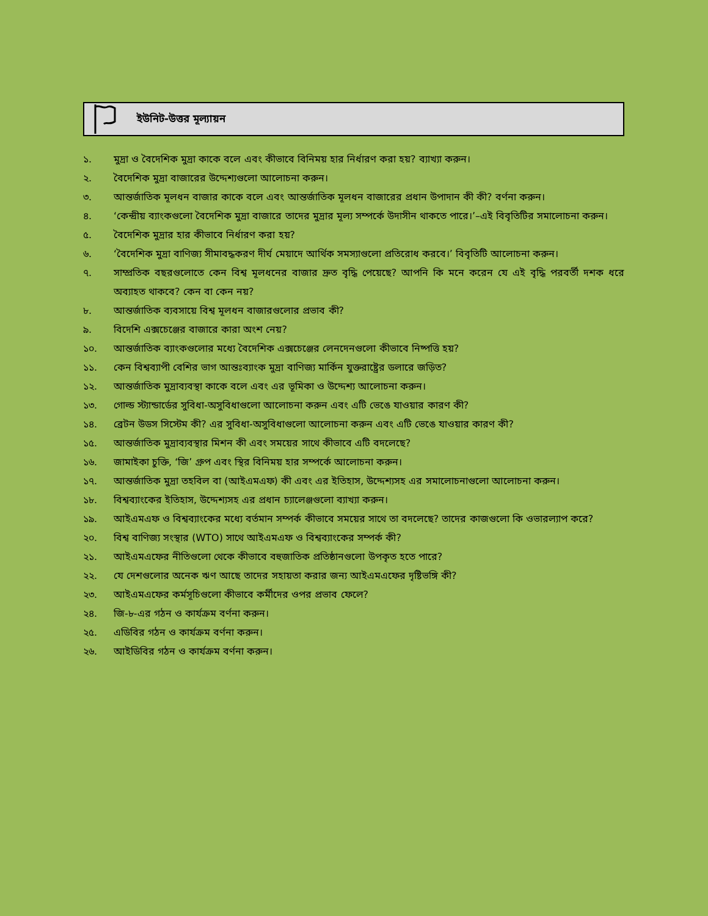ইউনিট-উত্তর মূল্যায়ন
১. মুদ্রা ও বৈদেশিক মুদ্রা কাকে বলে এবং কীভাবে বিনিময় হার নির্ধারণ করা হয়? ব্যাখ্যা করুন।
২. বৈদেশিক মুদ্রা বাজারের উদ্দেশ্যগুলো আলোচনা করুন।
৩. আন্তর্জাতিক মূলধন বাজার কাকে বলে এবং আন্তর্জাতিক মূলধন বাজারের প্রধান উপাদান কী কী? বর্ণনা করুন।
৪. ‘কেন্দ্রীয় ব্যাংকগুলো বৈদেশিক মুদ্রা বাজারে তাদের মুদ্রার মূল্য সম্পর্কে উদাসীন থাকতে পারে।’–এই বিবৃতিটির সমালোচনা করুন।
৫. বৈদেশিক মুদ্রার হার কীভাবে নির্ধারণ করা হয়?
৬. ‘বৈদেশিক মুদ্রা বাণিজ্য সীমাবদ্ধকরণ দীর্ঘ মেয়াদে আর্থিক সমস্যাগুলো প্রতিরোধ করবে।’ বিবৃতিটি আলোচনা করুন।
৭. সাম্প্রতিক বছরগুলোতে কেন বিশ্ব মূলধনের বাজার দ্রুত বৃদ্ধি পেয়েছে? আপনি কি মনে করেন যে এই বৃদ্ধি পরবর্তী দশক ধরে অব্যাহত থাকবে? কেন বা কেন নয়?
৮. আন্তর্জাতিক ব্যবসায়ে বিশ্ব মূলধন বাজারগুলোর প্রভাব কী?
৯. বিদেশি এক্সচেঞ্জের বাজারে কারা অংশ নেয়?
১০. আন্তর্জাতিক ব্যাংকগুলোর মধ্যে বৈদেশিক এক্সচেঞ্জের লেনদেনগুলো কীভাবে নিষ্পত্তি হয়?
১১. কেন বিশ্বব্যাপী বেশির ভাগ আন্তঃব্যাংক মুদ্রা বাণিজ্য মার্কিন যুক্তরাষ্ট্রের ডলারে জড়িত?
১২. আন্তর্জাতিক মুদ্রাব্যবস্থা কাকে বলে এবং এর ভূমিকা ও উদ্দেশ্য আলোচনা করুন।
১৩. গোল্ড স্ট্যান্ডার্ডের সুবিধা-অসুবিধাগুলো আলোচনা করুন এবং এটি ভেঙে যাওয়ার কারণ কী?
১৪. ব্রেটন উডস সিস্টেম কী? এর সুবিধা-অসুবিধাগুলো আলোচনা করুন এবং এটি ভেঙে যাওয়ার কারণ কী?
১৫. আন্তর্জাতিক মুদ্রাব্যবস্থার মিশন কী এবং সময়ের সাথে কীভাবে এটি বদলেছে?
১৬. জামাইকা চুক্তি, ‘জি’ গ্রুপ এবং স্থির বিনিময় হার সম্পর্কে আলোচনা করুন।
১৭. আন্তর্জাতিক মুদ্রা তহবিল বা (আইএমএফ) কী এবং এর ইতিহাস, উদ্দেশ্যসহ এর সমালোচনাগুলো আলোচনা করুন।
১৮. বিশ্বব্যাংকের ইতিহাস, উদ্দেশ্যসহ এর প্রধান চ্যালেঞ্জগুলো ব্যাখ্যা করুন।
১৯. আইএমএফ ও বিশ্বব্যাংকের মধ্যে বর্তমান সম্পর্ক কীভাবে সময়ের সাথে তা বদলেছে? তাদের কাজগুলো কি ওভারল্যাপ করে?
২০. বিশ্ব বাণিজ্য সংস্থার (WTO) সাথে আইএমএফ ও বিশ্বব্যাংকের সম্পর্ক কী?
২১. আইএমএফের নীতিগুলো থেকে কীভাবে বহুজাতিক প্রতিষ্ঠানগুলো উপকৃত হতে পারে?
২২. যে দেশগুলোর অনেক ঋণ আছে তাদের সহায়তা করার জন্য আইএমএফের দৃষ্টিভঙ্গি কী?
২৩. আইএমএফের কর্মসূচিগুলো কীভাবে কর্মীদের ওপর প্রভাব ফেলে?
২৪. জি-৮-এর গঠন ও কার্যক্রম বর্ণনা করুন।
২৫. এডিবির গঠন ও কার্যক্রম বর্ণনা করুন।
২৬. আইডিবির গঠন ও কার্যক্রম বর্ণনা করুন।